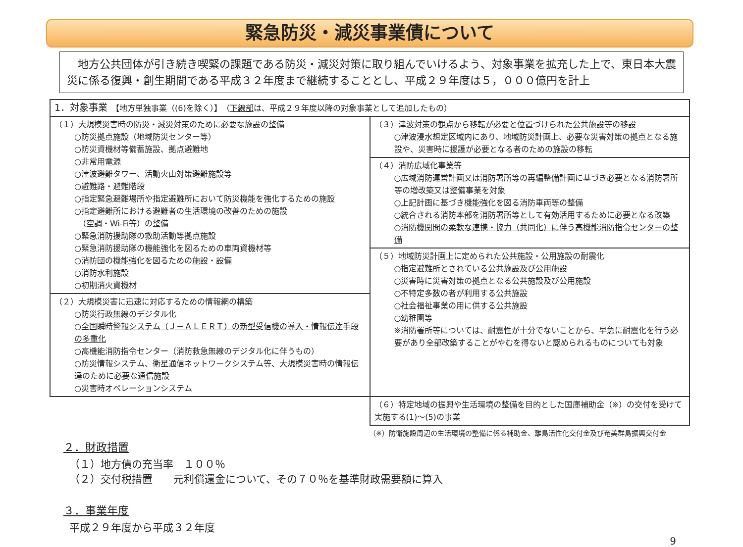緊急防災・減災事業債について
　地方公共団体が引き続き喫緊の課題である防災・減災対策に取り組んでいけるよう、対象事業を拡充した上で、東日本大震災に係る復興・創生期間である平成３２年度まで継続することとし、平成２９年度は５，０００億円を計上
| 1．対象事業 【地方単独事業（(6)を除く）】 （ 下線部 は、平成２９年度以降の対象事業として追加したもの） | |
| （１）大規模災害時の防災・減災対策のために必要な施設の整備 ○防災拠点施設（地域防災センター等） ○防災資機材等備蓄施設、拠点避難地 ○非常用電源 ○津波避難タワー、活動火山対策避難施設等 ○避難路・避難階段 ○指定緊急避難場所や指定避難所において防災機能を強化するための施設 ○指定避難所における避難者の生活環境の改善のための施設 （空調・ Wi-Fi 等）の整備 ○緊急消防援助隊の救助活動等拠点施設 ○緊急消防援助隊の機能強化を図るための車両資機材等 ○消防団の機能強化を図るための施設・設備 ○消防水利施設 ○初期消火資機材 | （３）津波対策の観点から移転が必要と位置づけられた公共施設等の移設 ○津波浸水想定区域内にあり、地域防災計画上、必要な災害対策の拠点となる施設や、災害時に援護が必要となる者のための施設の移転 |
| | （４）消防広域化事業等 ○広域消防運営計画又は消防署所等の再編整備計画に基づき必要となる消防署所等の増改築又は整備事業を対象 ○上記計画に基づき機能強化を図る消防車両等の整備 ○統合される消防本部を消防署所等として有効活用するために必要となる改築 ○ 消防機関間の柔軟な連携・協力（共同化）に伴う高機能消防指令センターの整備 |
| | （５）地域防災計画上に定められた公共施設・公用施設の耐震化 ○指定避難所とされている公共施設及び公用施設 ○災害時に災害対策の拠点となる公共施設及び公用施設 ○不特定多数の者が利用する公共施設 ○社会福祉事業の用に供する公共施設 ○幼稚園等 ※消防署所等については、耐震性が十分でないことから、早急に耐震化を行う必要があり全部改築することがやむを得ないと認められるものについても対象 |
| （２）大規模災害に迅速に対応するための情報網の構築 ○防災行政無線のデジタル化 ○ 全国瞬時警報システム（Ｊ－ＡＬＥＲＴ）の新型受信機の導入・情報伝達手段の多重化 ○高機能消防指令センター（消防救急無線のデジタル化に伴うもの） ○防災情報システム、衛星通信ネットワークシステム等、大規模災害時の情報伝達のために必要な通信施設 ○災害時オペレーションシステム | |
| | （６）特定地域の振興や生活環境の整備を目的とした国庫補助金（※）の交付を受けて実施する(1)～(5)の事業 |
（※）防衛施設周辺の生活環境の整備に係る補助金、離島活性化交付金及び奄美群島振興交付金
２．財政措置
（１）地方債の充当率　１００％
（２）交付税措置　　元利償還金について、その７０％を基準財政需要額に算入
３．事業年度
平成２９年度から平成３２年度
9